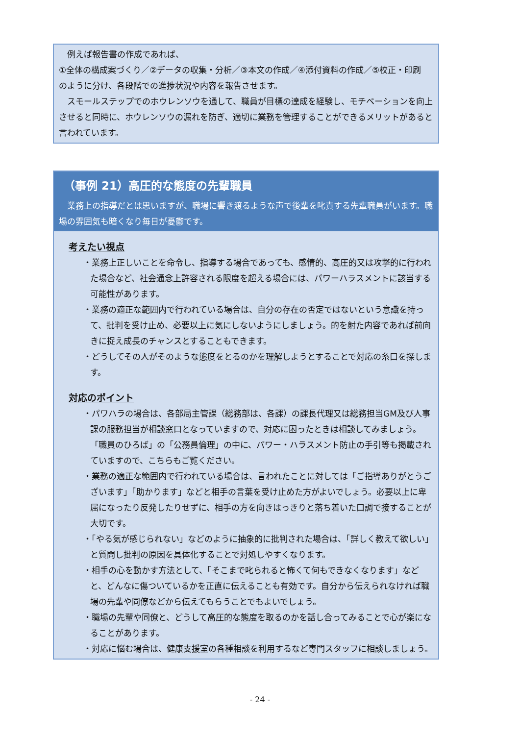例えば報告書の作成であれば、
①全体の構成案づくり／②データの収集・分析／③本文の作成／④添付資料の作成／⑤校正・印刷
のように分け、各段階での進捗状況や内容を報告させます。
　スモールステップでのホウレンソウを通して、職員が目標の達成を経験し、モチベーションを向上させると同時に、ホウレンソウの漏れを防ぎ、適切に業務を管理することができるメリットがあると言われています。
（事例 21）高圧的な態度の先輩職員
　業務上の指導だとは思いますが、職場に響き渡るような声で後輩を叱責する先輩職員がいます。職場の雰囲気も暗くなり毎日が憂鬱です。
考えたい視点
・業務上正しいことを命令し、指導する場合であっても、感情的、高圧的又は攻撃的に行われた場合など、社会通念上許容される限度を超える場合には、パワーハラスメントに該当する可能性があります。
・業務の適正な範囲内で行われている場合は、自分の存在の否定ではないという意識を持って、批判を受け止め、必要以上に気にしないようにしましょう。的を射た内容であれば前向きに捉え成長のチャンスとすることもできます。
・どうしてその人がそのような態度をとるのかを理解しようとすることで対応の糸口を探します。
対応のポイント
・パワハラの場合は、各部局主管課（総務部は、各課）の課長代理又は総務担当GM及び人事課の服務担当が相談窓口となっていますので、対応に困ったときは相談してみましょう。「職員のひろば」の「公務員倫理」の中に、パワー・ハラスメント防止の手引等も掲載されていますので、こちらもご覧ください。
・業務の適正な範囲内で行われている場合は、言われたことに対しては「ご指導ありがとうございます」「助かります」などと相手の言葉を受け止めた方がよいでしょう。必要以上に卑屈になったり反発したりせずに、相手の方を向きはっきりと落ち着いた口調で接することが大切です。
・「やる気が感じられない」などのように抽象的に批判された場合は、「詳しく教えて欲しい」と質問し批判の原因を具体化することで対処しやすくなります。
・相手の心を動かす方法として、「そこまで叱られると怖くて何もできなくなります」などと、どんなに傷ついているかを正直に伝えることも有効です。自分から伝えられなければ職場の先輩や同僚などから伝えてもらうことでもよいでしょう。
・職場の先輩や同僚と、どうして高圧的な態度を取るのかを話し合ってみることで心が楽になることがあります。
・対応に悩む場合は、健康支援室の各種相談を利用するなど専門スタッフに相談しましょう。
- 24 -